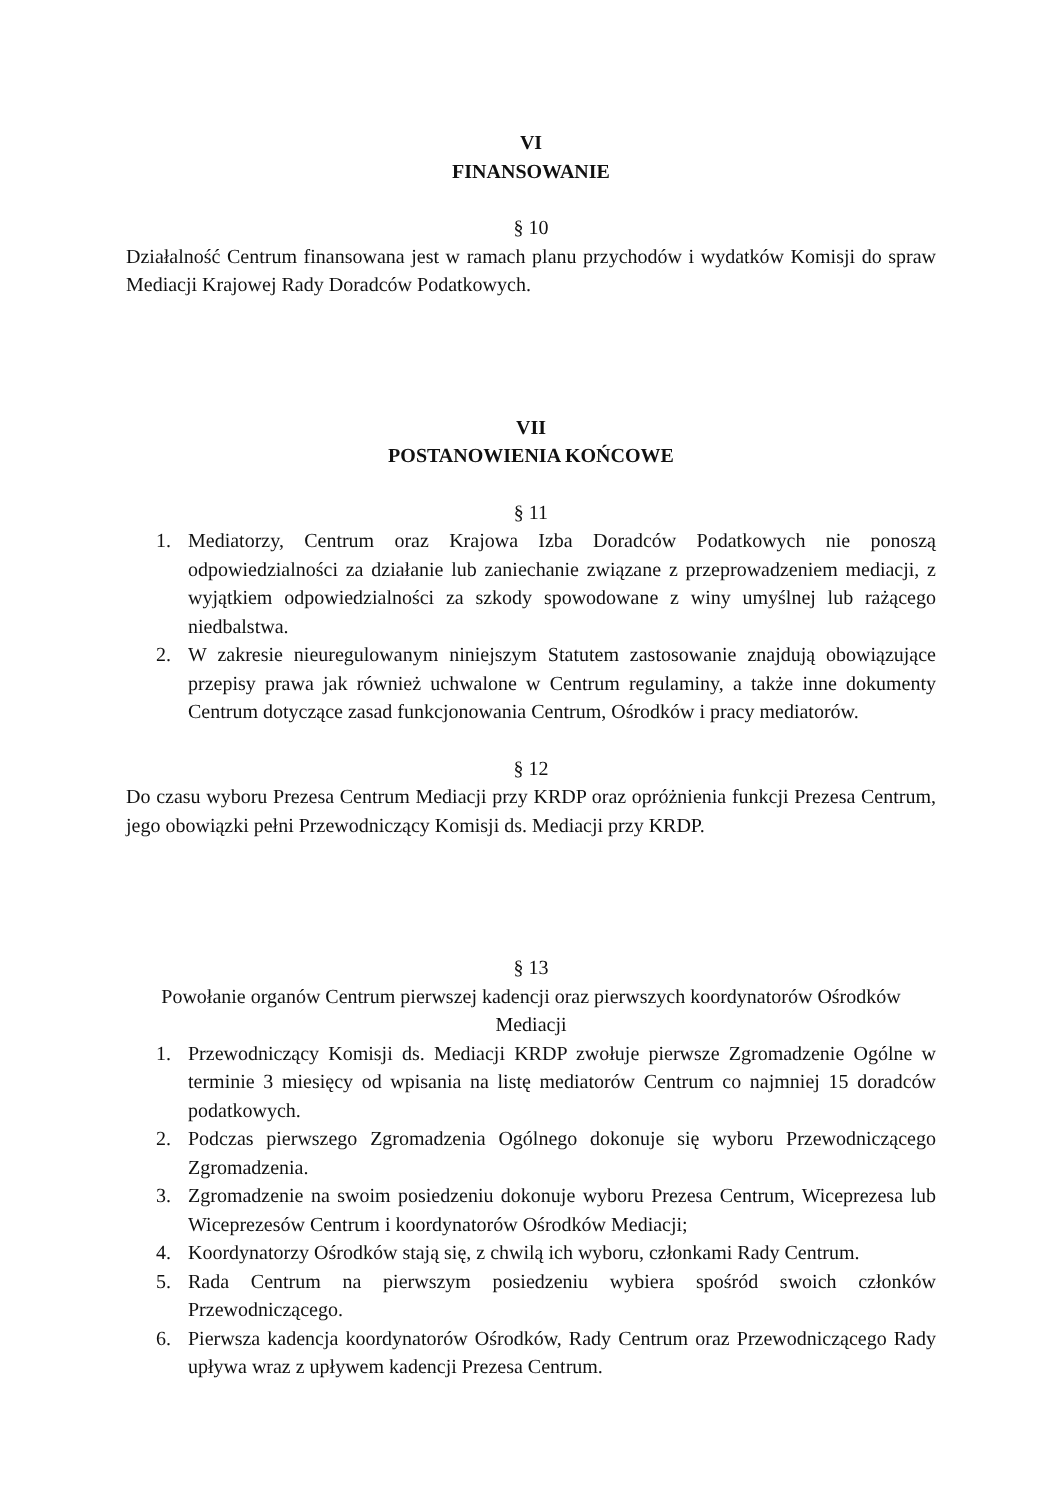VI
FINANSOWANIE
§ 10
Działalność Centrum finansowana jest w ramach planu przychodów i wydatków Komisji do spraw Mediacji Krajowej Rady Doradców Podatkowych.
VII
POSTANOWIENIA KOŃCOWE
§ 11
1. Mediatorzy, Centrum oraz Krajowa Izba Doradców Podatkowych nie ponoszą odpowiedzialności za działanie lub zaniechanie związane z przeprowadzeniem mediacji, z wyjątkiem odpowiedzialności za szkody spowodowane z winy umyślnej lub rażącego niedbalstwa.
2. W zakresie nieuregulowanym niniejszym Statutem zastosowanie znajdują obowiązujące przepisy prawa jak również uchwalone w Centrum regulaminy, a także inne dokumenty Centrum dotyczące zasad funkcjonowania Centrum, Ośrodków i pracy mediatorów.
§ 12
Do czasu wyboru Prezesa Centrum Mediacji przy KRDP oraz opróżnienia funkcji Prezesa Centrum, jego obowiązki pełni Przewodniczący Komisji ds. Mediacji przy KRDP.
§ 13
Powołanie organów Centrum pierwszej kadencji oraz pierwszych koordynatorów Ośrodków Mediacji
1. Przewodniczący Komisji ds. Mediacji KRDP zwołuje pierwsze Zgromadzenie Ogólne w terminie 3 miesięcy od wpisania na listę mediatorów Centrum co najmniej 15 doradców podatkowych.
2. Podczas pierwszego Zgromadzenia Ogólnego dokonuje się wyboru Przewodniczącego Zgromadzenia.
3. Zgromadzenie na swoim posiedzeniu dokonuje wyboru Prezesa Centrum, Wiceprezesa lub Wiceprezesów Centrum i koordynatorów Ośrodków Mediacji;
4. Koordynatorzy Ośrodków stają się, z chwilą ich wyboru, członkami Rady Centrum.
5. Rada Centrum na pierwszym posiedzeniu wybiera spośród swoich członków Przewodniczącego.
6. Pierwsza kadencja koordynatorów Ośrodków, Rady Centrum oraz Przewodniczącego Rady upływa wraz z upływem kadencji Prezesa Centrum.